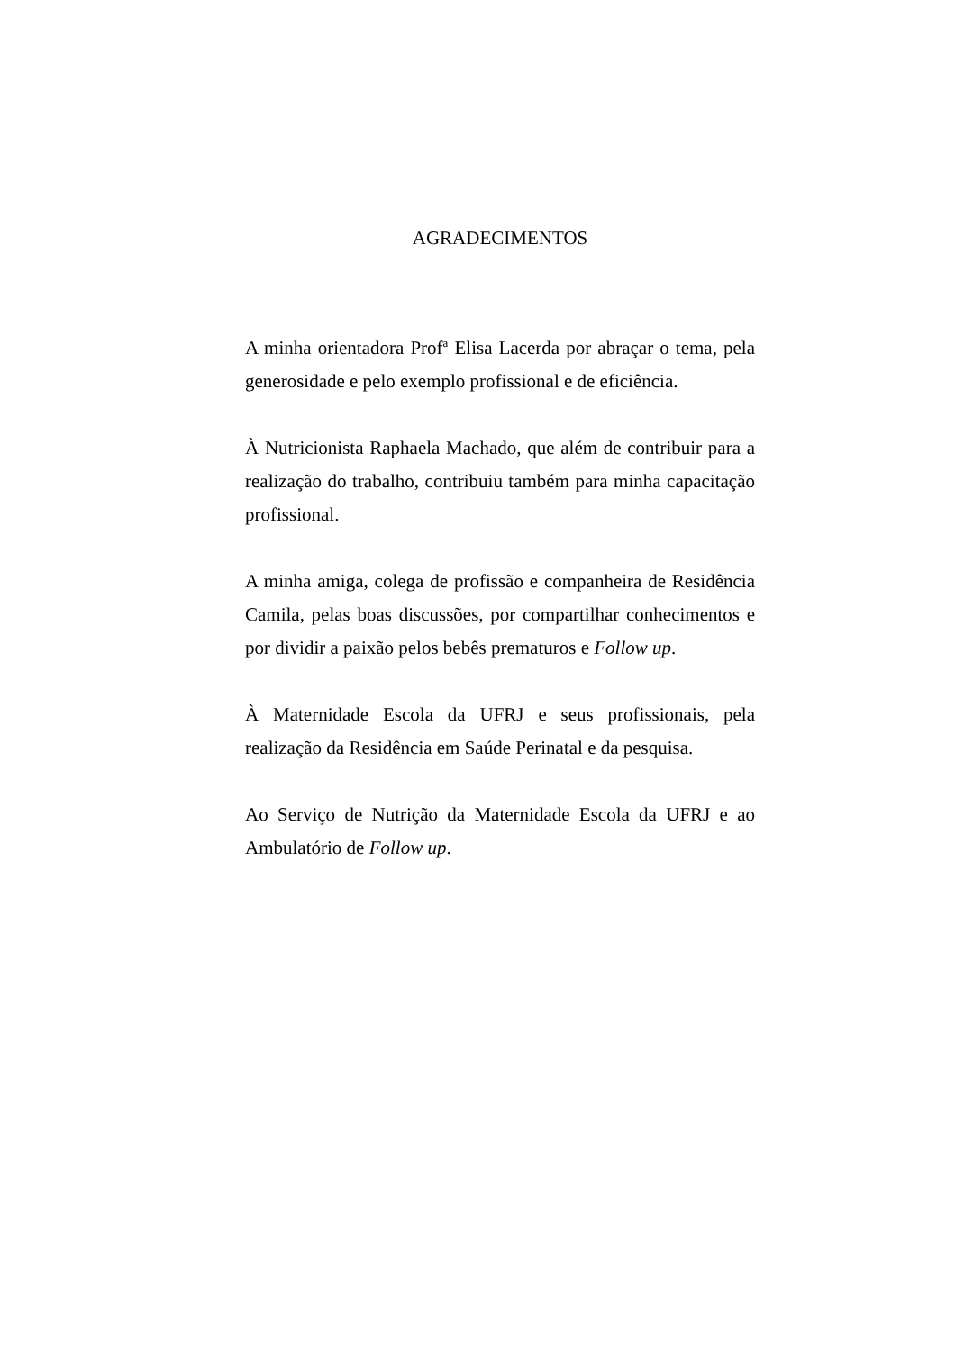AGRADECIMENTOS
A minha orientadora Prof<sup>a</sup> Elisa Lacerda por abraçar o tema, pela generosidade e pelo exemplo profissional e de eficiência.
À Nutricionista Raphaela Machado, que além de contribuir para a realização do trabalho, contribuiu também para minha capacitação profissional.
A minha amiga, colega de profissão e companheira de Residência Camila, pelas boas discussões, por compartilhar conhecimentos e por dividir a paixão pelos bebês prematuros e Follow up.
À Maternidade Escola da UFRJ e seus profissionais, pela realização da Residência em Saúde Perinatal e da pesquisa.
Ao Serviço de Nutrição da Maternidade Escola da UFRJ e ao Ambulatório de Follow up.